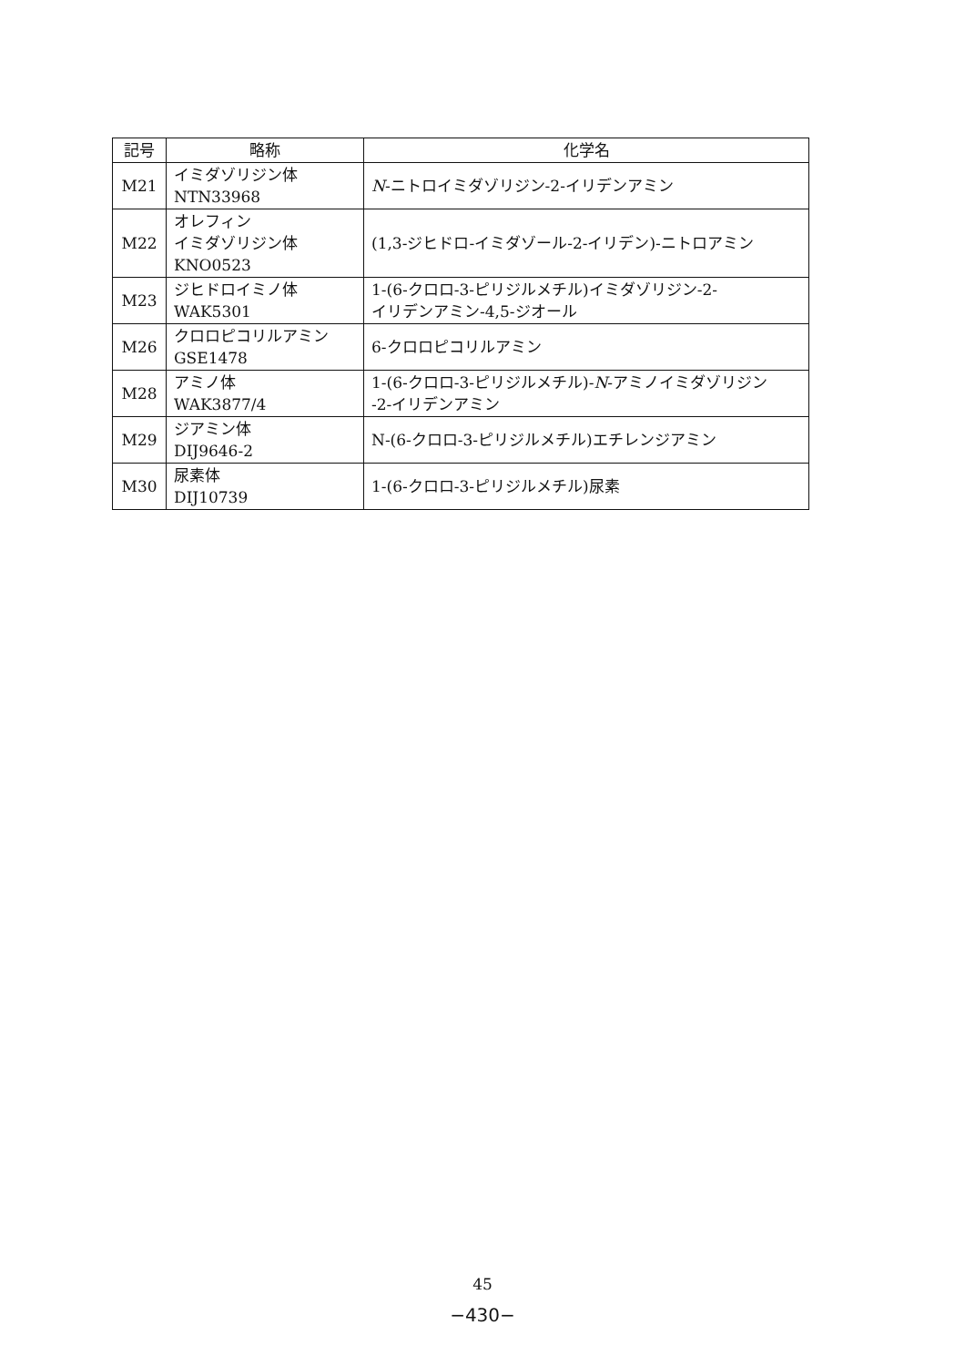| 記号 | 略称 | 化学名 |
| --- | --- | --- |
| M21 | イミダゾリジン体 NTN33968 | N -ニトロイミダゾリジン-2-イリデンアミン |
| M22 | オレフィン イミダゾリジン体 KNO0523 | (1,3-ジヒドロ-イミダゾール-2-イリデン)-ニトロアミン |
| M23 | ジヒドロイミノ体 WAK5301 | 1-(6-クロロ-3-ピリジルメチル)イミダゾリジン-2- イリデンアミン-4,5-ジオール |
| M26 | クロロピコリルアミン GSE1478 | 6-クロロピコリルアミン |
| M28 | アミノ体 WAK3877/4 | 1-(6-クロロ-3-ピリジルメチル)- N -アミノイミダゾリジン -2-イリデンアミン |
| M29 | ジアミン体 DIJ9646-2 | N-(6-クロロ-3-ピリジルメチル)エチレンジアミン |
| M30 | 尿素体 DIJ10739 | 1-(6-クロロ-3-ピリジルメチル)尿素 |
45
−430−